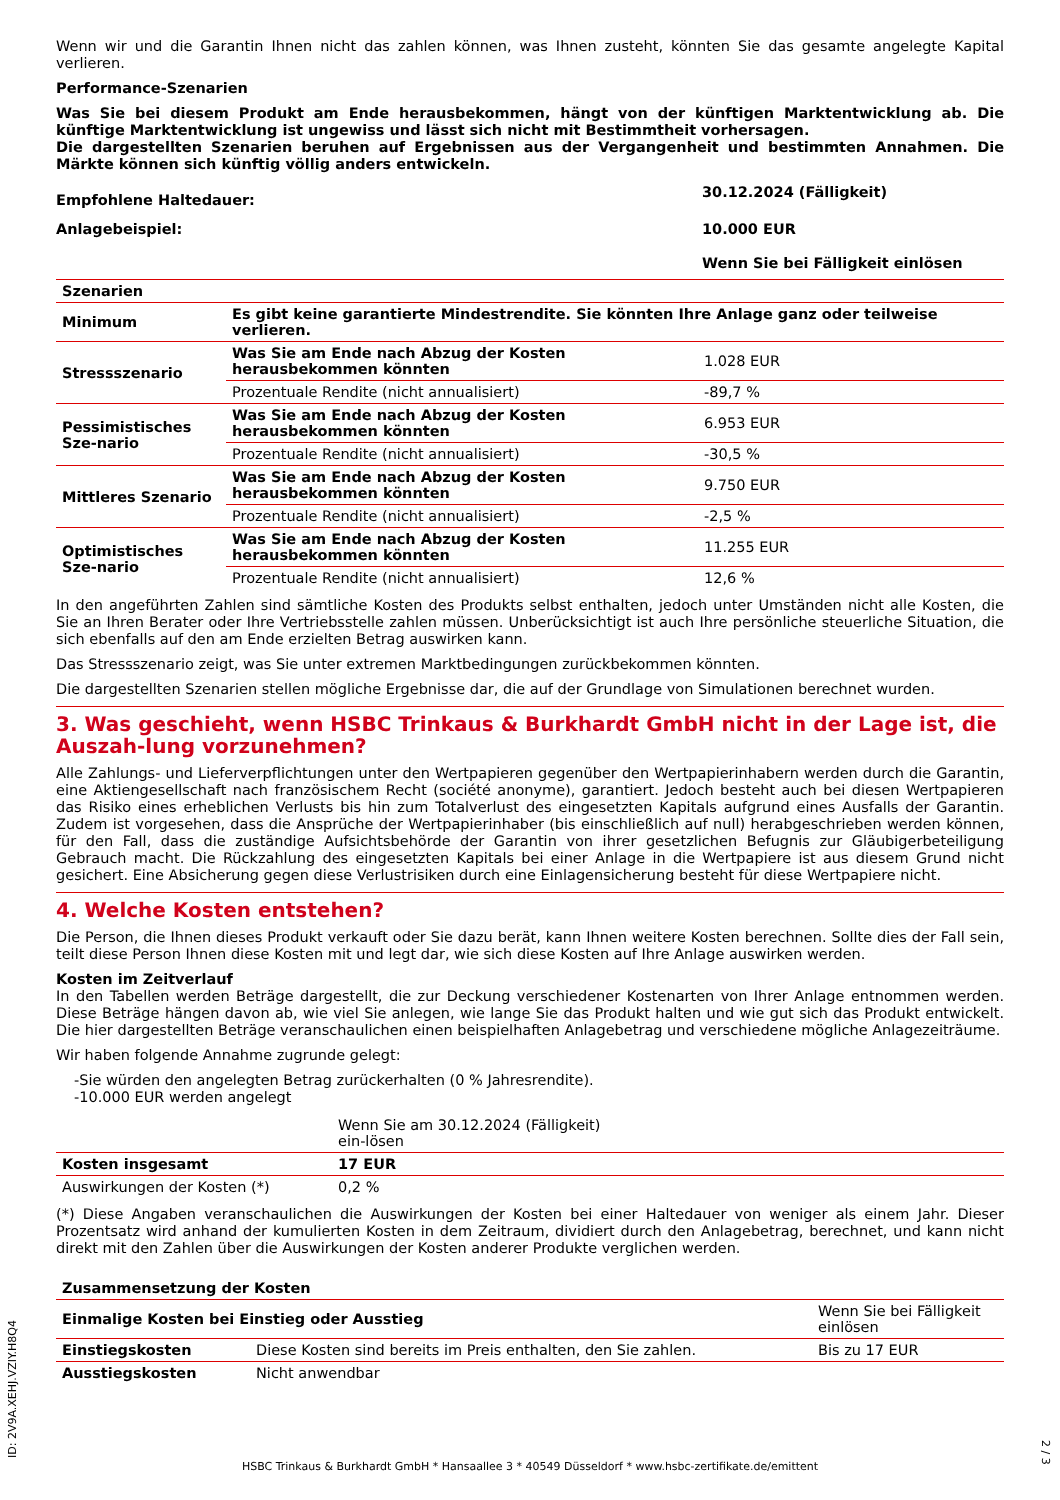Wenn wir und die Garantin Ihnen nicht das zahlen können, was Ihnen zusteht, könnten Sie das gesamte angelegte Kapital verlieren.
Performance-Szenarien
Was Sie bei diesem Produkt am Ende herausbekommen, hängt von der künftigen Marktentwicklung ab. Die künftige Marktentwicklung ist ungewiss und lässt sich nicht mit Bestimmtheit vorhersagen.
Die dargestellten Szenarien beruhen auf Ergebnissen aus der Vergangenheit und bestimmten Annahmen. Die Märkte können sich künftig völlig anders entwickeln.
| Empfohlene Haltedauer: | 30.12.2024 (Fälligkeit) |
| Anlagebeispiel: | 10.000 EUR |
| | Wenn Sie bei Fälligkeit einlösen |
| Szenarien | | |
| Minimum | Es gibt keine garantierte Mindestrendite. Sie könnten Ihre Anlage ganz oder teilweise verlieren. | |
| Stressszenario | Was Sie am Ende nach Abzug der Kosten herausbekommen könnten | 1.028 EUR |
| | Prozentuale Rendite (nicht annualisiert) | -89,7 % |
| Pessimistisches Sze-nario | Was Sie am Ende nach Abzug der Kosten herausbekommen könnten | 6.953 EUR |
| | Prozentuale Rendite (nicht annualisiert) | -30,5 % |
| Mittleres Szenario | Was Sie am Ende nach Abzug der Kosten herausbekommen könnten | 9.750 EUR |
| | Prozentuale Rendite (nicht annualisiert) | -2,5 % |
| Optimistisches Sze-nario | Was Sie am Ende nach Abzug der Kosten herausbekommen könnten | 11.255 EUR |
| | Prozentuale Rendite (nicht annualisiert) | 12,6 % |
In den angeführten Zahlen sind sämtliche Kosten des Produkts selbst enthalten, jedoch unter Umständen nicht alle Kosten, die Sie an Ihren Berater oder Ihre Vertriebsstelle zahlen müssen. Unberücksichtigt ist auch Ihre persönliche steuerliche Situation, die sich ebenfalls auf den am Ende erzielten Betrag auswirken kann.
Das Stressszenario zeigt, was Sie unter extremen Marktbedingungen zurückbekommen könnten.
Die dargestellten Szenarien stellen mögliche Ergebnisse dar, die auf der Grundlage von Simulationen berechnet wurden.
3. Was geschieht, wenn HSBC Trinkaus & Burkhardt GmbH nicht in der Lage ist, die Auszah-lung vorzunehmen?
Alle Zahlungs- und Lieferverpflichtungen unter den Wertpapieren gegenüber den Wertpapierinhabern werden durch die Garantin, eine Aktiengesellschaft nach französischem Recht (société anonyme), garantiert. Jedoch besteht auch bei diesen Wertpapieren das Risiko eines erheblichen Verlusts bis hin zum Totalverlust des eingesetzten Kapitals aufgrund eines Ausfalls der Garantin. Zudem ist vorgesehen, dass die Ansprüche der Wertpapierinhaber (bis einschließlich auf null) herabgeschrieben werden können, für den Fall, dass die zuständige Aufsichtsbehörde der Garantin von ihrer gesetzlichen Befugnis zur Gläubigerbeteiligung Gebrauch macht. Die Rückzahlung des eingesetzten Kapitals bei einer Anlage in die Wertpapiere ist aus diesem Grund nicht gesichert. Eine Absicherung gegen diese Verlustrisiken durch eine Einlagensicherung besteht für diese Wertpapiere nicht.
4. Welche Kosten entstehen?
Die Person, die Ihnen dieses Produkt verkauft oder Sie dazu berät, kann Ihnen weitere Kosten berechnen. Sollte dies der Fall sein, teilt diese Person Ihnen diese Kosten mit und legt dar, wie sich diese Kosten auf Ihre Anlage auswirken werden.
Kosten im Zeitverlauf
In den Tabellen werden Beträge dargestellt, die zur Deckung verschiedener Kostenarten von Ihrer Anlage entnommen werden. Diese Beträge hängen davon ab, wie viel Sie anlegen, wie lange Sie das Produkt halten und wie gut sich das Produkt entwickelt. Die hier dargestellten Beträge veranschaulichen einen beispielhaften Anlagebetrag und verschiedene mögliche Anlagezeiträume.
Wir haben folgende Annahme zugrunde gelegt:
-Sie würden den angelegten Betrag zurückerhalten (0 % Jahresrendite).
-10.000 EUR werden angelegt
| | Wenn Sie am 30.12.2024 (Fälligkeit) ein-lösen | |
| Kosten insgesamt | 17 EUR | |
| Auswirkungen der Kosten (*) | 0,2 % | |
(*) Diese Angaben veranschaulichen die Auswirkungen der Kosten bei einer Haltedauer von weniger als einem Jahr. Dieser Prozentsatz wird anhand der kumulierten Kosten in dem Zeitraum, dividiert durch den Anlagebetrag, berechnet, und kann nicht direkt mit den Zahlen über die Auswirkungen der Kosten anderer Produkte verglichen werden.
| Zusammensetzung der Kosten | | |
| Einmalige Kosten bei Einstieg oder Ausstieg | | Wenn Sie bei Fälligkeit einlösen |
| Einstiegskosten | Diese Kosten sind bereits im Preis enthalten, den Sie zahlen. | Bis zu 17 EUR |
| Ausstiegskosten | Nicht anwendbar | |
ID: 2V9A.XEHJ.VZIY.H8Q4
HSBC Trinkaus & Burkhardt GmbH * Hansaallee 3 * 40549 Düsseldorf * www.hsbc-zertifikate.de/emittent
2 / 3